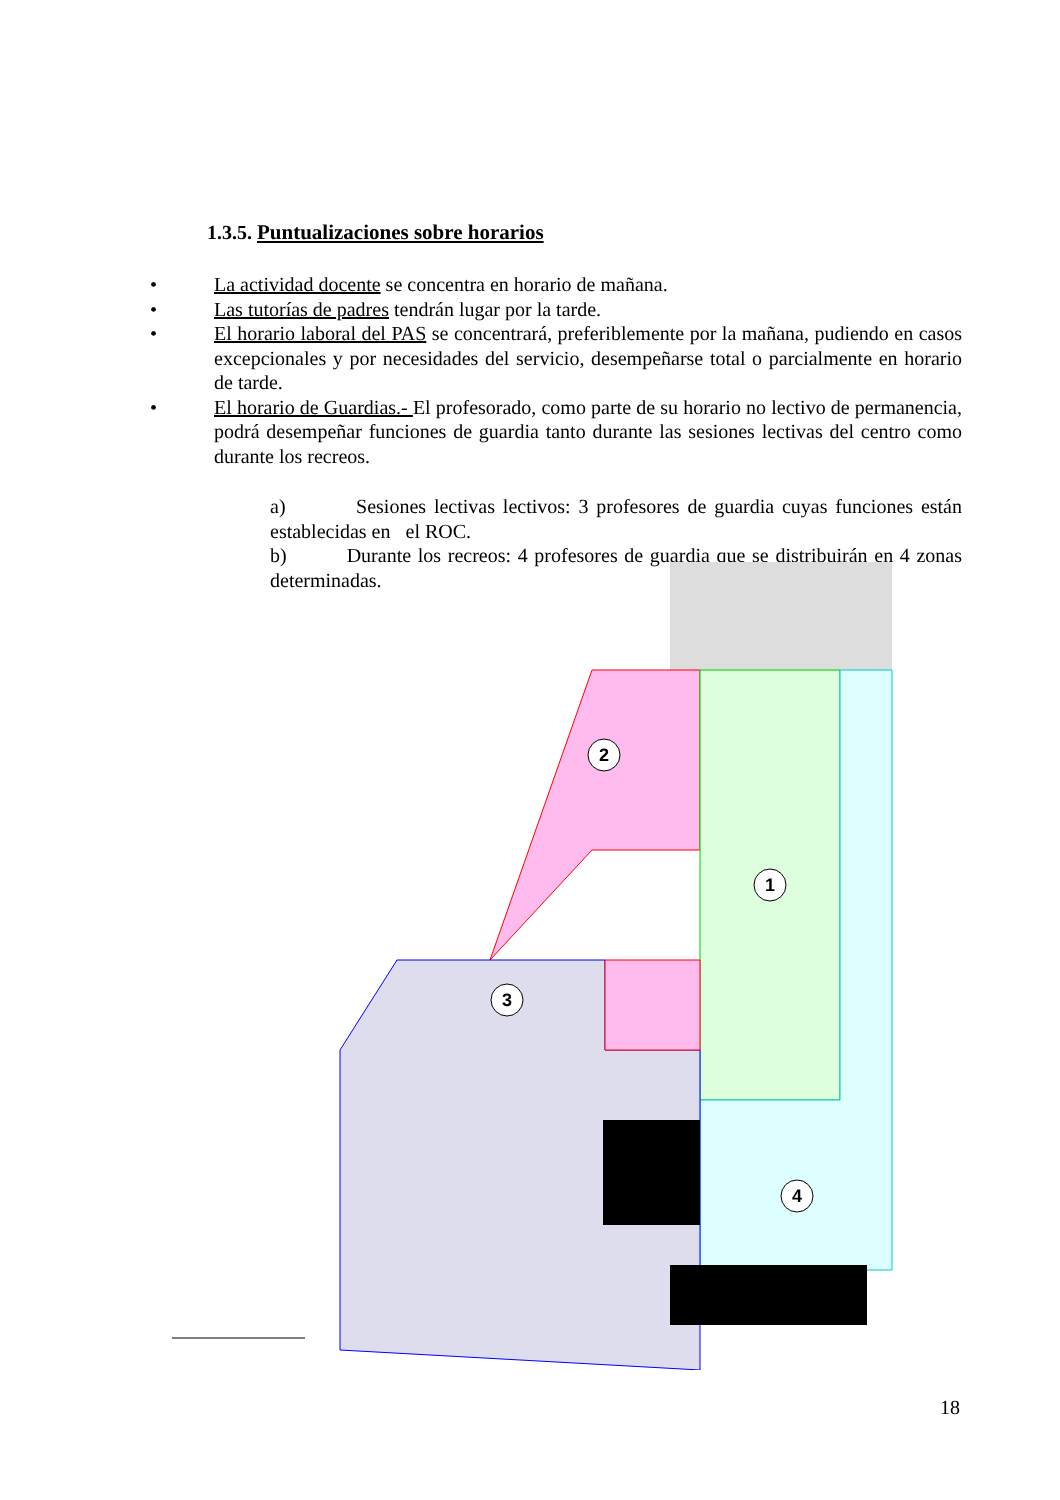1.3.5. Puntualizaciones sobre horarios
• La actividad docente se concentra en horario de mañana.
• Las tutorías de padres tendrán lugar por la tarde.
• El horario laboral del PAS se concentrará, preferiblemente por la mañana, pudiendo en casos excepcionales y por necesidades del servicio, desempeñarse total o parcialmente en horario de tarde.
• El horario de Guardias.- El profesorado, como parte de su horario no lectivo de permanencia, podrá desempeñar funciones de guardia tanto durante las sesiones lectivas del centro como durante los recreos.
a) Sesiones lectivas lectivos: 3 profesores de guardia cuyas funciones están establecidas en el ROC.
b) Durante los recreos: 4 profesores de guardia que se distribuirán en 4 zonas determinadas.
2
1
3
4
18